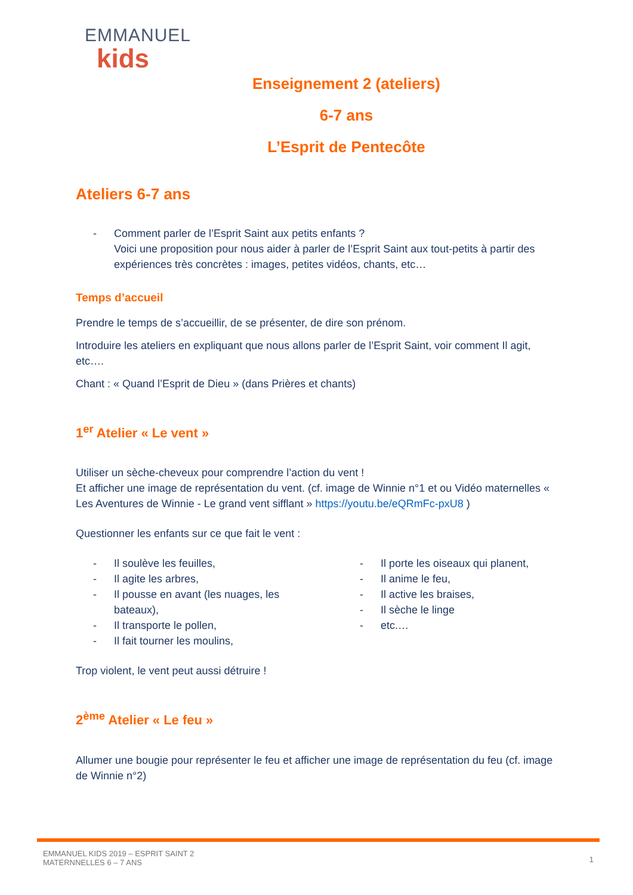EMMANUEL
kids
Enseignement 2 (ateliers)
6-7 ans
L’Esprit de Pentecôte
Ateliers 6-7 ans
- Comment parler de l’Esprit Saint aux petits enfants ?
Voici une proposition pour nous aider à parler de l’Esprit Saint aux tout-petits à partir des expériences très concrètes : images, petites vidéos, chants, etc…
Temps d’accueil
Prendre le temps de s’accueillir, de se présenter, de dire son prénom.
Introduire les ateliers en expliquant que nous allons parler de l’Esprit Saint, voir comment Il agit, etc….
Chant : « Quand l’Esprit de Dieu » (dans Prières et chants)
1<sup>er</sup> Atelier « Le vent »
Utiliser un sèche-cheveux pour comprendre l’action du vent !
Et afficher une image de représentation du vent. (cf. image de Winnie n°1 et ou Vidéo maternelles « Les Aventures de Winnie - Le grand vent sifflant » https://youtu.be/eQRmFc-pxU8 )
Questionner les enfants sur ce que fait le vent :
- Il soulève les feuilles,
- Il agite les arbres,
- Il pousse en avant (les nuages, les bateaux),
- Il transporte le pollen,
- Il fait tourner les moulins,
- Il porte les oiseaux qui planent,
- Il anime le feu,
- Il active les braises,
- Il sèche le linge
- etc.…
Trop violent, le vent peut aussi détruire !
2<sup>ème</sup> Atelier « Le feu »
Allumer une bougie pour représenter le feu et afficher une image de représentation du feu (cf. image de Winnie n°2)
EMMANUEL KIDS 2019 – ESPRIT SAINT 2
MATERNNELLES 6 – 7 ANS
1